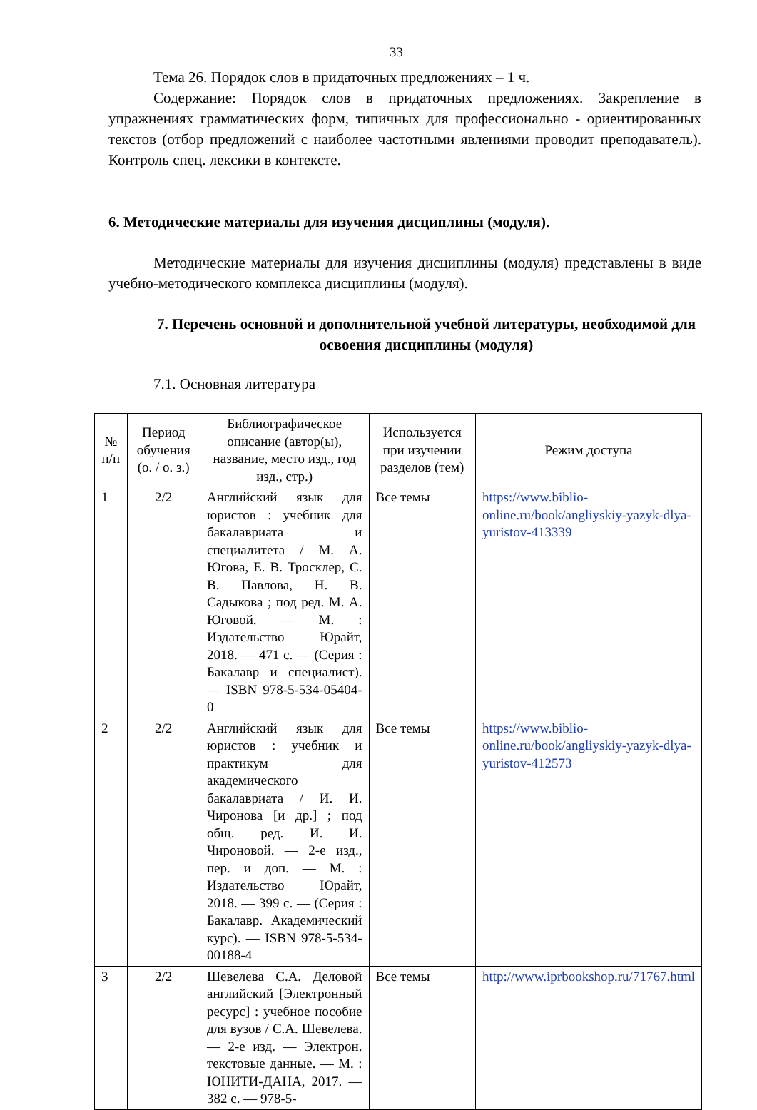33
Тема 26. Порядок слов в придаточных предложениях – 1 ч.
Содержание: Порядок слов в придаточных предложениях. Закрепление в упражнениях грамматических форм, типичных для профессионально - ориентированных текстов (отбор предложений с наиболее частотными явлениями проводит преподаватель). Контроль спец. лексики в контексте.
6. Методические материалы для изучения дисциплины (модуля).
Методические материалы для изучения дисциплины (модуля) представлены в виде учебно-методического комплекса дисциплины (модуля).
7. Перечень основной и дополнительной учебной литературы, необходимой для освоения дисциплины (модуля)
7.1. Основная литература
| № п/п | Период обучения (о. / о. з.) | Библиографическое описание (автор(ы), название, место изд., год изд., стр.) | Используется при изучении разделов (тем) | Режим доступа |
| --- | --- | --- | --- | --- |
| 1 | 2/2 | Английский язык для юристов : учебник для бакалавриата и специалитета / М. А. Югова, Е. В. Тросклер, С. В. Павлова, Н. В. Садыкова ; под ред. М. А. Юговой. — М. : Издательство Юрайт, 2018. — 471 с. — (Серия : Бакалавр и специалист). — ISBN 978-5-534-05404-0 | Все темы | https://www.biblio-online.ru/book/angliyskiy-yazyk-dlya-yuristov-413339 |
| 2 | 2/2 | Английский язык для юристов : учебник и практикум для академического бакалавриата / И. И. Чиронова [и др.] ; под общ. ред. И. И. Чироновой. — 2-е изд., пер. и доп. — М. : Издательство Юрайт, 2018. — 399 с. — (Серия : Бакалавр. Академический курс). — ISBN 978-5-534-00188-4 | Все темы | https://www.biblio-online.ru/book/angliyskiy-yazyk-dlya-yuristov-412573 |
| 3 | 2/2 | Шевелева С.А. Деловой английский [Электронный ресурс] : учебное пособие для вузов / С.А. Шевелева. — 2-е изд. — Электрон. текстовые данные. — М. : ЮНИТИ-ДАНА, 2017. — 382 c. — 978-5- | Все темы | http://www.iprbookshop.ru/71767.html |